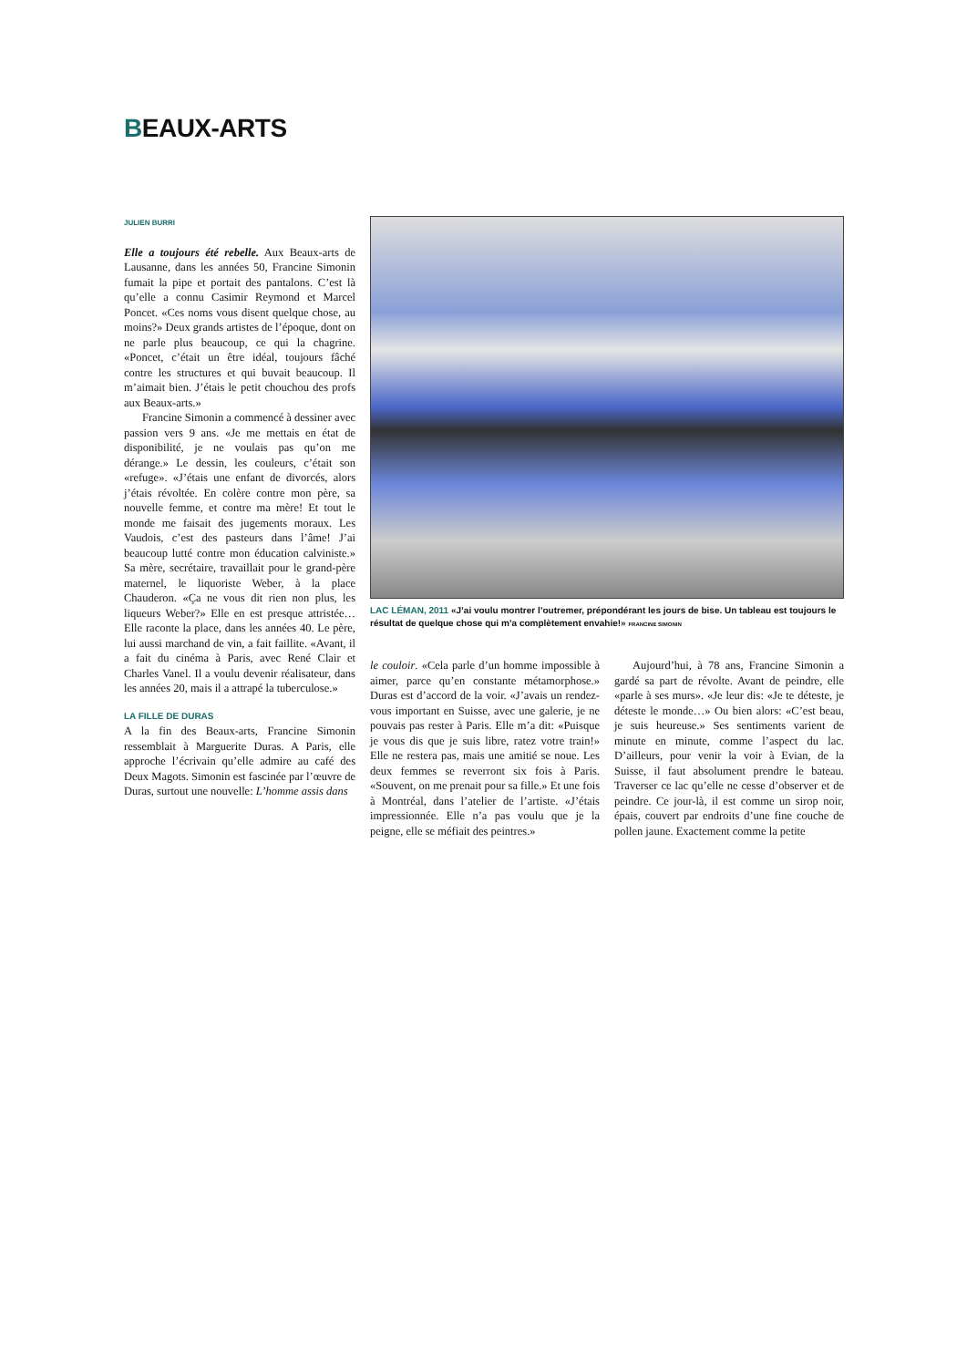BEAUX-ARTS
JULIEN BURRI
Elle a toujours été rebelle. Aux Beaux-arts de Lausanne, dans les années 50, Francine Simonin fumait la pipe et portait des pantalons. C’est là qu’elle a connu Casimir Reymond et Marcel Poncet. «Ces noms vous disent quelque chose, au moins?» Deux grands artistes de l’époque, dont on ne parle plus beaucoup, ce qui la chagrine. «Poncet, c’était un être idéal, toujours fâché contre les structures et qui buvait beaucoup. Il m’aimait bien. J’étais le petit chouchou des profs aux Beaux-arts.»
Francine Simonin a commencé à dessiner avec passion vers 9 ans. «Je me mettais en état de disponibilité, je ne voulais pas qu’on me dérange.» Le dessin, les couleurs, c’était son «refuge». «J’étais une enfant de divorcés, alors j’étais révoltée. En colère contre mon père, sa nouvelle femme, et contre ma mère! Et tout le monde me faisait des jugements moraux. Les Vaudois, c’est des pasteurs dans l’âme! J’ai beaucoup lutté contre mon éducation calviniste.» Sa mère, secrétaire, travaillait pour le grand-père maternel, le liquoriste Weber, à la place Chauderon. «Ça ne vous dit rien non plus, les liqueurs Weber?» Elle en est presque attristée… Elle raconte la place, dans les années 40. Le père, lui aussi marchand de vin, a fait faillite. «Avant, il a fait du cinéma à Paris, avec René Clair et Charles Vanel. Il a voulu devenir réalisateur, dans les années 20, mais il a attrapé la tuberculose.»
LA FILLE DE DURAS
A la fin des Beaux-arts, Francine Simonin ressemblait à Marguerite Duras. A Paris, elle approche l’écrivain qu’elle admire au café des Deux Magots. Simonin est fascinée par l’œuvre de Duras, surtout une nouvelle: L’homme assis dans
LAC LÉMAN, 2011 «J’ai voulu montrer l’outremer, prépondérant les jours de bise. Un tableau est toujours le résultat de quelque chose qui m’a complètement envahie!» FRANCINE SIMONIN
le couloir. «Cela parle d’un homme impossible à aimer, parce qu’en constante métamorphose.» Duras est d’accord de la voir. «J’avais un rendez-vous important en Suisse, avec une galerie, je ne pouvais pas rester à Paris. Elle m’a dit: «Puisque je vous dis que je suis libre, ratez votre train!» Elle ne restera pas, mais une amitié se noue. Les deux femmes se reverront six fois à Paris. «Souvent, on me prenait pour sa fille.» Et une fois à Montréal, dans l’atelier de l’artiste. «J’étais impressionnée. Elle n’a pas voulu que je la peigne, elle se méfiait des peintres.»
Aujourd’hui, à 78 ans, Francine Simonin a gardé sa part de révolte. Avant de peindre, elle «parle à ses murs». «Je leur dis: «Je te déteste, je déteste le monde…» Ou bien alors: «C’est beau, je suis heureuse.» Ses sentiments varient de minute en minute, comme l’aspect du lac. D’ailleurs, pour venir la voir à Evian, de la Suisse, il faut absolument prendre le bateau. Traverser ce lac qu’elle ne cesse d’observer et de peindre. Ce jour-là, il est comme un sirop noir, épais, couvert par endroits d’une fine couche de pollen jaune. Exactement comme la petite